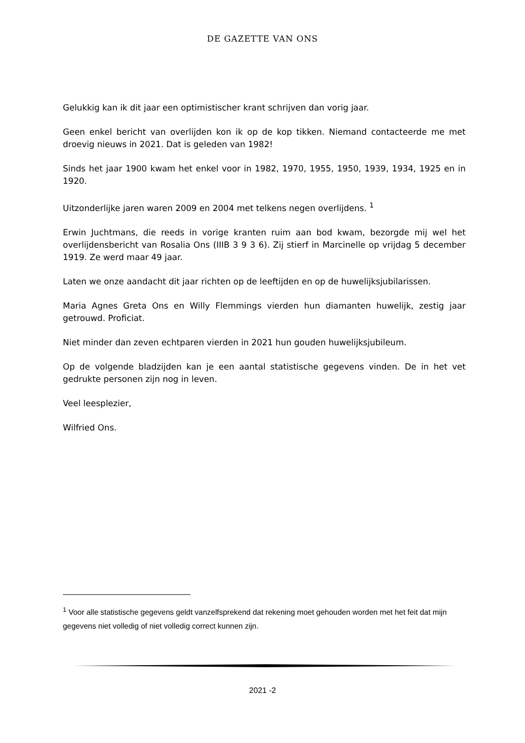DE GAZETTE VAN ONS
Gelukkig kan ik dit jaar een optimistischer krant schrijven dan vorig jaar.
Geen enkel bericht van overlijden kon ik op de kop tikken. Niemand contacteerde me met droevig nieuws in 2021. Dat is geleden van 1982!
Sinds het jaar 1900 kwam het enkel voor in 1982, 1970, 1955, 1950, 1939, 1934, 1925 en in 1920.
Uitzonderlijke jaren waren 2009 en 2004 met telkens negen overlijdens. <sup>1</sup>
Erwin Juchtmans, die reeds in vorige kranten ruim aan bod kwam, bezorgde mij wel het overlijdensbericht van Rosalia Ons (IIIB 3 9 3 6). Zij stierf in Marcinelle op vrijdag 5 december 1919. Ze werd maar 49 jaar.
Laten we onze aandacht dit jaar richten op de leeftijden en op de huwelijksjubilarissen.
Maria Agnes Greta Ons en Willy Flemmings vierden hun diamanten huwelijk, zestig jaar getrouwd. Proficiat.
Niet minder dan zeven echtparen vierden in 2021 hun gouden huwelijksjubileum.
Op de volgende bladzijden kan je een aantal statistische gegevens vinden. De in het vet gedrukte personen zijn nog in leven.
Veel leesplezier,
Wilfried Ons.
<sup>1</sup> Voor alle statistische gegevens geldt vanzelfsprekend dat rekening moet gehouden worden met het feit dat mijn gegevens niet volledig of niet volledig correct kunnen zijn.
2021 -2